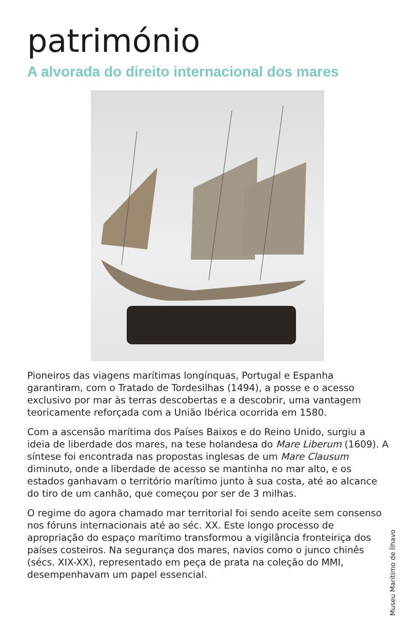património
A alvorada do direito internacional dos mares
Pioneiros das viagens marítimas longínquas, Portugal e Espanha garantiram, com o Tratado de Tordesilhas (1494), a posse e o acesso exclusivo por mar às terras descobertas e a descobrir, uma vantagem teoricamente reforçada com a União Ibérica ocorrida em 1580.
Com a ascensão marítima dos Países Baixos e do Reino Unido, surgiu a ideia de liberdade dos mares, na tese holandesa do Mare Liberum (1609). A síntese foi encontrada nas propostas inglesas de um Mare Clausum diminuto, onde a liberdade de acesso se mantinha no mar alto, e os estados ganhavam o território marítimo junto à sua costa, até ao alcance do tiro de um canhão, que começou por ser de 3 milhas.
O regime do agora chamado mar territorial foi sendo aceite sem consenso nos fóruns internacionais até ao séc. XX. Este longo processo de apropriação do espaço marítimo transformou a vigilância fronteiriça dos países costeiros. Na segurança dos mares, navios como o junco chinês (sécs. XIX-XX), representado em peça de prata na coleção do MMI, desempenhavam um papel essencial.
Museu Marítimo de Ílhavo